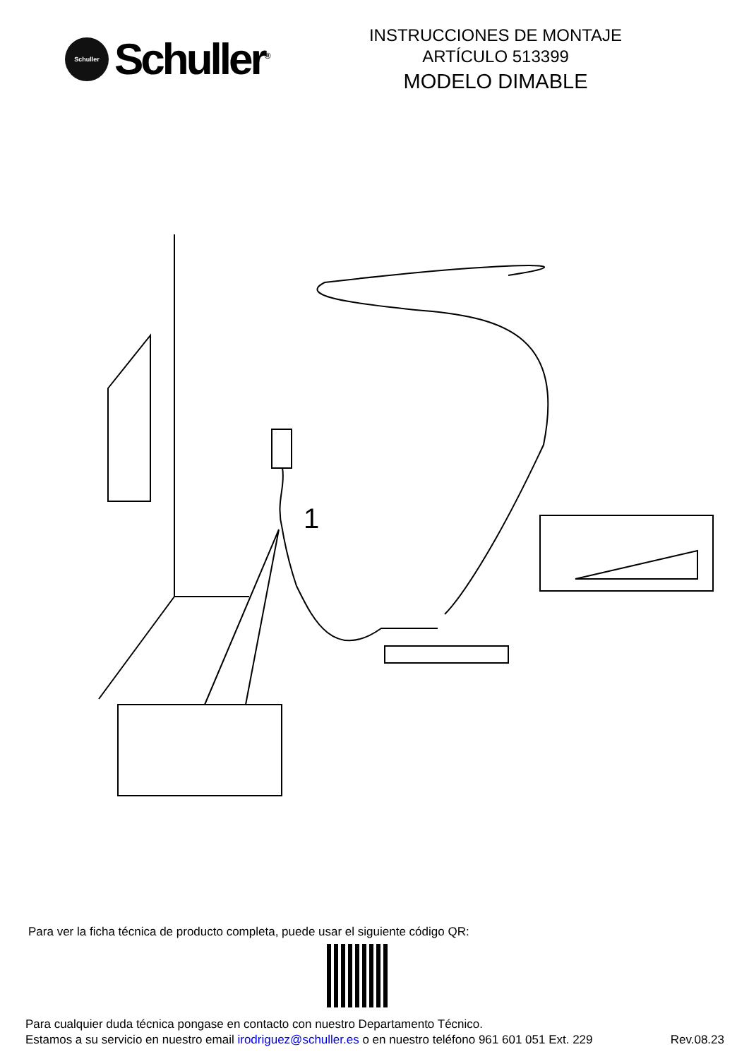Schuller
Schuller<sup>®</sup>
INSTRUCCIONES DE MONTAJE
ARTÍCULO 513399
MODELO DIMABLE
1
Para ver la ficha técnica de producto completa, puede usar el siguiente código QR:
Para cualquier duda técnica pongase en contacto con nuestro Departamento Técnico.
Estamos a su servicio en nuestro email irodriguez@schuller.es o en nuestro teléfono 961 601 051 Ext. 229 Rev.08.23